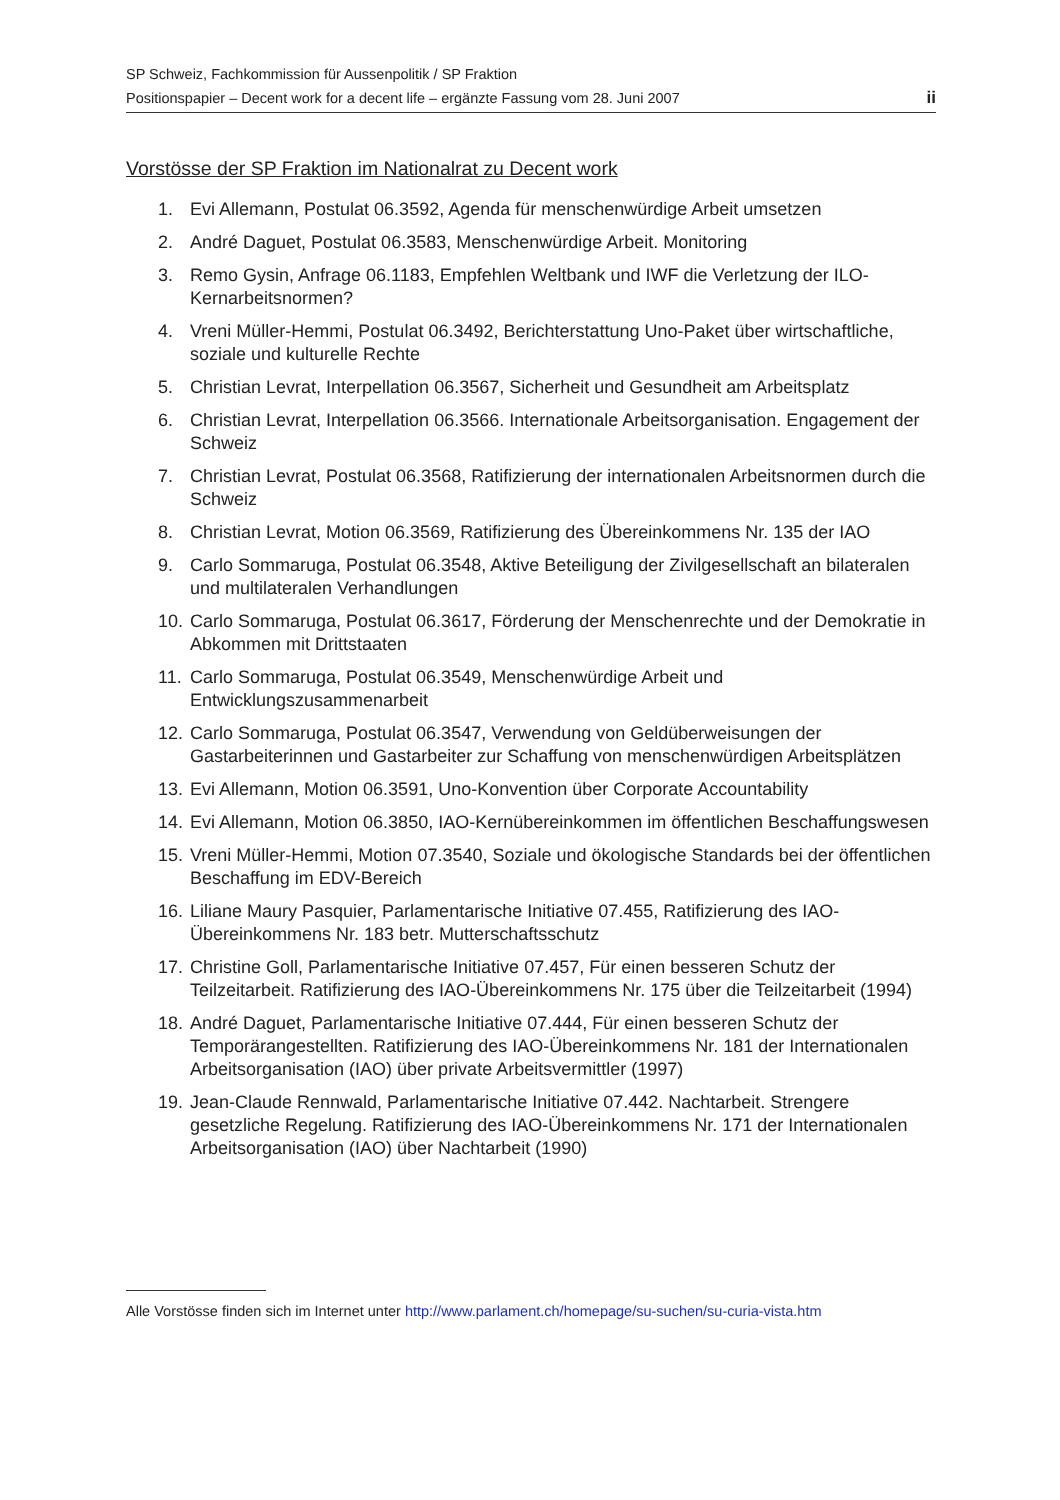SP Schweiz, Fachkommission für Aussenpolitik / SP Fraktion
Positionspapier – Decent work for a decent life – ergänzte Fassung vom 28. Juni 2007 ii
Vorstösse der SP Fraktion im Nationalrat zu Decent work
1. Evi Allemann, Postulat 06.3592, Agenda für menschenwürdige Arbeit umsetzen
2. André Daguet, Postulat 06.3583, Menschenwürdige Arbeit. Monitoring
3. Remo Gysin, Anfrage 06.1183, Empfehlen Weltbank und IWF die Verletzung der ILO-Kernarbeitsnormen?
4. Vreni Müller-Hemmi, Postulat 06.3492, Berichterstattung Uno-Paket über wirtschaftliche, soziale und kulturelle Rechte
5. Christian Levrat, Interpellation 06.3567, Sicherheit und Gesundheit am Arbeitsplatz
6. Christian Levrat, Interpellation 06.3566. Internationale Arbeitsorganisation. Engagement der Schweiz
7. Christian Levrat, Postulat 06.3568, Ratifizierung der internationalen Arbeitsnormen durch die Schweiz
8. Christian Levrat, Motion 06.3569, Ratifizierung des Übereinkommens Nr. 135 der IAO
9. Carlo Sommaruga, Postulat 06.3548, Aktive Beteiligung der Zivilgesellschaft an bilateralen und multilateralen Verhandlungen
10. Carlo Sommaruga, Postulat 06.3617, Förderung der Menschenrechte und der Demokratie in Abkommen mit Drittstaaten
11. Carlo Sommaruga, Postulat 06.3549, Menschenwürdige Arbeit und Entwicklungszusammenarbeit
12. Carlo Sommaruga, Postulat 06.3547, Verwendung von Geldüberweisungen der Gastarbeiterinnen und Gastarbeiter zur Schaffung von menschenwürdigen Arbeitsplätzen
13. Evi Allemann, Motion 06.3591, Uno-Konvention über Corporate Accountability
14. Evi Allemann, Motion 06.3850, IAO-Kernübereinkommen im öffentlichen Beschaffungswesen
15. Vreni Müller-Hemmi, Motion 07.3540, Soziale und ökologische Standards bei der öffentlichen Beschaffung im EDV-Bereich
16. Liliane Maury Pasquier, Parlamentarische Initiative 07.455, Ratifizierung des IAO-Übereinkommens Nr. 183 betr. Mutterschaftsschutz
17. Christine Goll, Parlamentarische Initiative 07.457, Für einen besseren Schutz der Teilzeitarbeit. Ratifizierung des IAO-Übereinkommens Nr. 175 über die Teilzeitarbeit (1994)
18. André Daguet, Parlamentarische Initiative 07.444, Für einen besseren Schutz der Temporärangestellten. Ratifizierung des IAO-Übereinkommens Nr. 181 der Internationalen Arbeitsorganisation (IAO) über private Arbeitsvermittler (1997)
19. Jean-Claude Rennwald, Parlamentarische Initiative 07.442. Nachtarbeit. Strengere gesetzliche Regelung. Ratifizierung des IAO-Übereinkommens Nr. 171 der Internationalen Arbeitsorganisation (IAO) über Nachtarbeit (1990)
Alle Vorstösse finden sich im Internet unter http://www.parlament.ch/homepage/su-suchen/su-curia-vista.htm